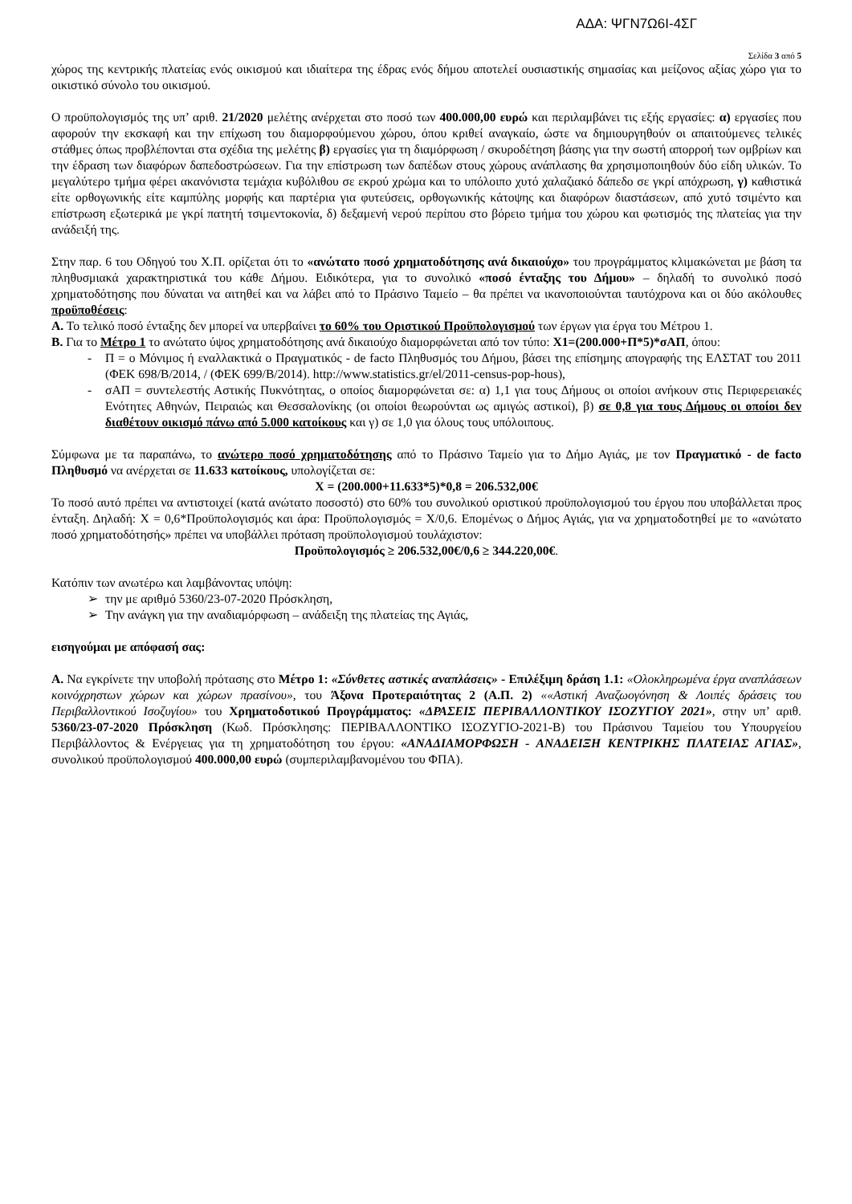ΑΔΑ: ΨΓΝ7Ω6Ι-4ΣΓ
Σελίδα 3 από 5
χώρος της κεντρικής πλατείας ενός οικισμού και ιδιαίτερα της έδρας ενός δήμου αποτελεί ουσιαστικής σημασίας και μείζονος αξίας χώρο για το οικιστικό σύνολο του οικισμού.
Ο προϋπολογισμός της υπ’ αριθ. 21/2020 μελέτης ανέρχεται στο ποσό των 400.000,00 ευρώ και περιλαμβάνει τις εξής εργασίες: α) εργασίες που αφορούν την εκσκαφή και την επίχωση του διαμορφούμενου χώρου, όπου κριθεί αναγκαίο, ώστε να δημιουργηθούν οι απαιτούμενες τελικές στάθμες όπως προβλέπονται στα σχέδια της μελέτης β) εργασίες για τη διαμόρφωση / σκυροδέτηση βάσης για την σωστή απορροή των ομβρίων και την έδραση των διαφόρων δαπεδοστρώσεων. Για την επίστρωση των δαπέδων στους χώρους ανάπλασης θα χρησιμοποιηθούν δύο είδη υλικών. Το μεγαλύτερο τμήμα φέρει ακανόνιστα τεμάχια κυβόλιθου σε εκρού χρώμα και το υπόλοιπο χυτό χαλαζιακό δάπεδο σε γκρί απόχρωση, γ) καθιστικά είτε ορθογωνικής είτε καμπύλης μορφής και παρτέρια για φυτεύσεις, ορθογωνικής κάτοψης και διαφόρων διαστάσεων, από χυτό τσιμέντο και επίστρωση εξωτερικά με γκρί πατητή τσιμεντοκονία, δ) δεξαμενή νερού περίπου στο βόρειο τμήμα του χώρου και φωτισμός της πλατείας για την ανάδειξή της.
Στην παρ. 6 του Οδηγού του Χ.Π. ορίζεται ότι το «ανώτατο ποσό χρηματοδότησης ανά δικαιούχο» του προγράμματος κλιμακώνεται με βάση τα πληθυσμιακά χαρακτηριστικά του κάθε Δήμου. Ειδικότερα, για το συνολικό «ποσό ένταξης του Δήμου» – δηλαδή το συνολικό ποσό χρηματοδότησης που δύναται να αιτηθεί και να λάβει από το Πράσινο Ταμείο – θα πρέπει να ικανοποιούνται ταυτόχρονα και οι δύο ακόλουθες προϋποθέσεις:
Α. Το τελικό ποσό ένταξης δεν μπορεί να υπερβαίνει το 60% του Οριστικού Προϋπολογισμού των έργων για έργα του Μέτρου 1.
Β. Για το Μέτρο 1 το ανώτατο ύψος χρηματοδότησης ανά δικαιούχο διαμορφώνεται από τον τύπο: Χ1=(200.000+Π*5)*σΑΠ, όπου:
- Π = ο Μόνιμος ή εναλλακτικά ο Πραγματικός - de facto Πληθυσμός του Δήμου, βάσει της επίσημης απογραφής της ΕΛΣΤΑΤ του 2011 (ΦΕΚ 698/Β/2014, / (ΦΕΚ 699/Β/2014). http://www.statistics.gr/el/2011-census-pop-hous),
- σΑΠ = συντελεστής Αστικής Πυκνότητας, ο οποίος διαμορφώνεται σε: α) 1,1 για τους Δήμους οι οποίοι ανήκουν στις Περιφερειακές Ενότητες Αθηνών, Πειραιώς και Θεσσαλονίκης (οι οποίοι θεωρούνται ως αμιγώς αστικοί), β) σε 0,8 για τους Δήμους οι οποίοι δεν διαθέτουν οικισμό πάνω από 5.000 κατοίκους και γ) σε 1,0 για όλους τους υπόλοιπους.
Σύμφωνα με τα παραπάνω, το ανώτερο ποσό χρηματοδότησης από το Πράσινο Ταμείο για το Δήμο Αγιάς, με τον Πραγματικό - de facto Πληθυσμό να ανέρχεται σε 11.633 κατοίκους, υπολογίζεται σε:
Χ = (200.000+11.633*5)*0,8 = 206.532,00€
Το ποσό αυτό πρέπει να αντιστοιχεί (κατά ανώτατο ποσοστό) στο 60% του συνολικού οριστικού προϋπολογισμού του έργου που υποβάλλεται προς ένταξη. Δηλαδή: Χ = 0,6*Προϋπολογισμός και άρα: Προϋπολογισμός = Χ/0,6. Επομένως ο Δήμος Αγιάς, για να χρηματοδοτηθεί με το «ανώτατο ποσό χρηματοδότησής» πρέπει να υποβάλλει πρόταση προϋπολογισμού τουλάχιστον:
Προϋπολογισμός ≥ 206.532,00€/0,6 ≥ 344.220,00€.
Κατόπιν των ανωτέρω και λαμβάνοντας υπόψη:
➢ την με αριθμό 5360/23-07-2020 Πρόσκληση,
➢ Την ανάγκη για την αναδιαμόρφωση – ανάδειξη της πλατείας της Αγιάς,
εισηγούμαι με απόφασή σας:
Α. Να εγκρίνετε την υποβολή πρότασης στο Μέτρο 1: «Σύνθετες αστικές αναπλάσεις» - Επιλέξιμη δράση 1.1: «Ολοκληρωμένα έργα αναπλάσεων κοινόχρηστων χώρων και χώρων πρασίνου», του Άξονα Προτεραιότητας 2 (Α.Π. 2) ««Αστική Αναζωογόνηση & Λοιπές δράσεις του Περιβαλλοντικού Ισοζυγίου» του Χρηματοδοτικού Προγράμματος: «ΔΡΑΣΕΙΣ ΠΕΡΙΒΑΛΛΟΝΤΙΚΟΥ ΙΣΟΖΥΓΙΟΥ 2021», στην υπ’ αριθ. 5360/23-07-2020 Πρόσκληση (Κωδ. Πρόσκλησης: ΠΕΡΙΒΑΛΛΟΝΤΙΚΟ ΙΣΟΖΥΓΙΟ-2021-Β) του Πράσινου Ταμείου του Υπουργείου Περιβάλλοντος & Ενέργειας για τη χρηματοδότηση του έργου: «ΑΝΑΔΙΑΜΟΡΦΩΣΗ - ΑΝΑΔΕΙΞΗ ΚΕΝΤΡΙΚΗΣ ΠΛΑΤΕΙΑΣ ΑΓΙΑΣ», συνολικού προϋπολογισμού 400.000,00 ευρώ (συμπεριλαμβανομένου του ΦΠΑ).